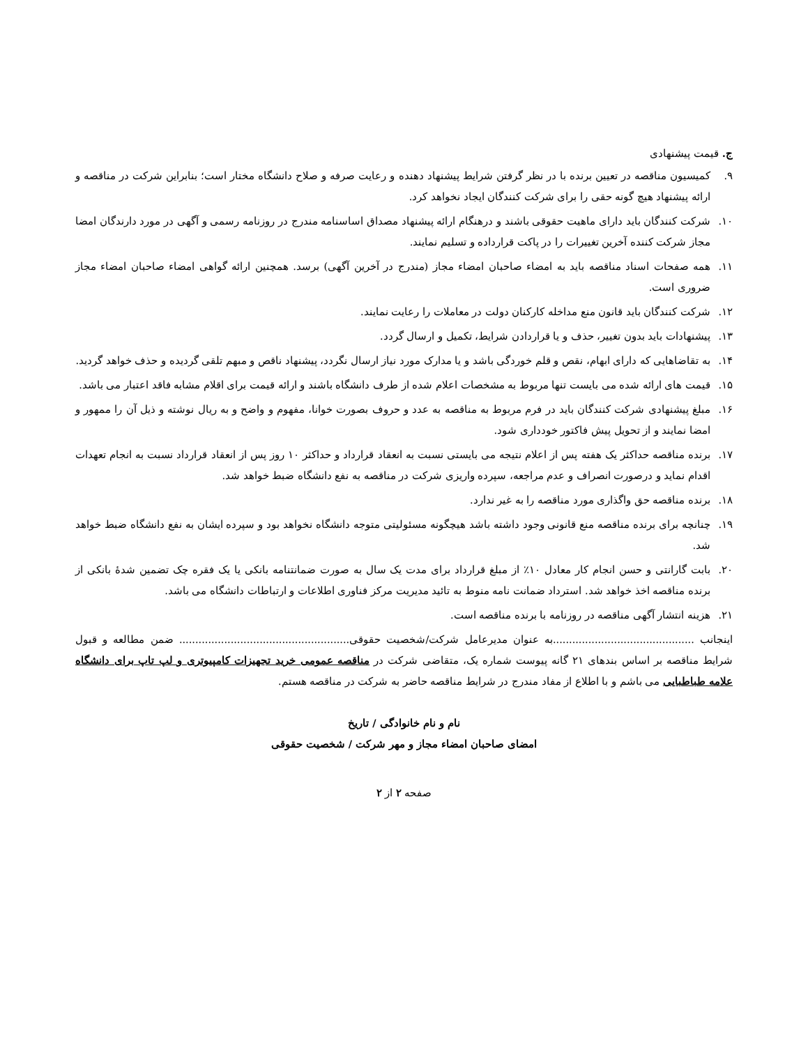ج. قیمت پیشنهادی
۹. کمیسیون مناقصه در تعیین برنده با در نظر گرفتن شرایط پیشنهاد دهنده و رعایت صرفه و صلاح دانشگاه مختار است؛ بنابراین شرکت در مناقصه و ارائه پیشنهاد هیچ گونه حقی را برای شرکت کنندگان ایجاد نخواهد کرد.
۱۰. شرکت کنندگان باید دارای ماهیت حقوقی باشند و درهنگام ارائه پیشنهاد مصداق اساسنامه مندرج در روزنامه رسمی و آگهی در مورد دارندگان امضا مجاز شرکت کننده آخرین تغییرات را در پاکت قرارداده و تسلیم نمایند.
۱۱. همه صفحات اسناد مناقصه باید به امضاء صاحبان امضاء مجاز (مندرج در آخرین آگهی) برسد. همچنین ارائه گواهی امضاء صاحبان امضاء مجاز ضروری است.
۱۲. شرکت کنندگان باید قانون منع مداخله کارکنان دولت در معاملات را رعایت نمایند.
۱۳. پیشنهادات باید بدون تغییر، حذف و یا قراردادن شرایط، تکمیل و ارسال گردد.
۱۴. به تقاضاهایی که دارای ابهام، نقص و قلم خوردگی باشد و یا مدارک مورد نیاز ارسال نگردد، پیشنهاد ناقص و مبهم تلقی گردیده و حذف خواهد گردید.
۱۵. قیمت های ارائه شده می بایست تنها مربوط به مشخصات اعلام شده از طرف دانشگاه باشند و ارائه قیمت برای اقلام مشابه فاقد اعتبار می باشد.
۱۶. مبلغ پیشنهادی شرکت کنندگان باید در فرم مربوط به مناقصه به عدد و حروف بصورت خوانا، مفهوم و واضح و به ریال نوشته و ذیل آن را ممهور و امضا نمایند و از تحویل پیش فاکتور خودداری شود.
۱۷. برنده مناقصه حداکثر یک هفته پس از اعلام نتیجه می بایستی نسبت به انعقاد قرارداد و حداکثر ۱۰ روز پس از انعقاد قرارداد نسبت به انجام تعهدات اقدام نماید و درصورت انصراف و عدم مراجعه، سپرده واریزی شرکت در مناقصه به نفع دانشگاه ضبط خواهد شد.
۱۸. برنده مناقصه حق واگذاری مورد مناقصه را به غیر ندارد.
۱۹. چنانچه برای برنده مناقصه منع قانونی وجود داشته باشد هیچگونه مسئولیتی متوجه دانشگاه نخواهد بود و سپرده ایشان به نفع دانشگاه ضبط خواهد شد.
۲۰. بابت گارانتی و حسن انجام کار معادل ۱۰٪ از مبلغ قرارداد برای مدت یک سال به صورت ضمانتنامه بانکی یا یک فقره چک تضمین شدهٔ بانکی از برنده مناقصه اخذ خواهد شد. استرداد ضمانت نامه منوط به تائید مدیریت مرکز فناوری اطلاعات و ارتباطات دانشگاه می باشد.
۲۱. هزینه انتشار آگهی مناقصه در روزنامه با برنده مناقصه است.
اینجانب ............................................به عنوان مدیرعامل شرکت/شخصیت حقوقی..................................................... ضمن مطالعه و قبول شرایط مناقصه بر اساس بندهای ۲۱ گانه پیوست شماره یک، متقاضی شرکت در مناقصه عمومی خرید تجهیزات کامپیوتری و لپ تاپ برای دانشگاه علامه طباطبایی می باشم و با اطلاع از مفاد مندرج در شرایط مناقصه حاضر به شرکت در مناقصه هستم.
نام و نام خانوادگی / تاریخ
امضای صاحبان امضاء مجاز و مهر شرکت / شخصیت حقوقی
صفحه ۲ از ۲